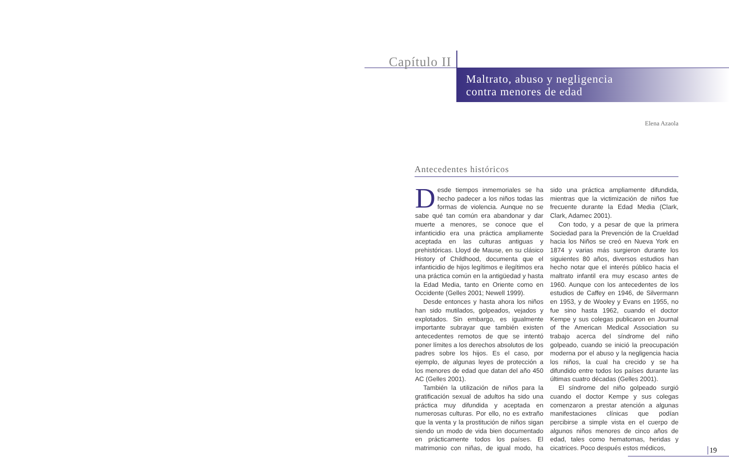Capítulo II
Maltrato, abuso y negligencia
contra menores de edad
Elena Azaola
Antecedentes históricos
Desde tiempos inmemoriales se ha hecho padecer a los niños todas las formas de violencia. Aunque no se sabe qué tan común era abandonar y dar muerte a menores, se conoce que el infanticidio era una práctica ampliamente aceptada en las culturas antiguas y prehistóricas. Lloyd de Mause, en su clásico History of Childhood, documenta que el infanticidio de hijos legítimos e ilegítimos era una práctica común en la antigüedad y hasta la Edad Media, tanto en Oriente como en Occidente (Gelles 2001; Newell 1999).
Desde entonces y hasta ahora los niños han sido mutilados, golpeados, vejados y explotados. Sin embargo, es igualmente importante subrayar que también existen antecedentes remotos de que se intentó poner límites a los derechos absolutos de los padres sobre los hijos. Es el caso, por ejemplo, de algunas leyes de protección a los menores de edad que datan del año 450 AC (Gelles 2001).
También la utilización de niños para la gratificación sexual de adultos ha sido una práctica muy difundida y aceptada en numerosas culturas. Por ello, no es extraño que la venta y la prostitución de niños sigan siendo un modo de vida bien documentado en prácticamente todos los países. El matrimonio con niñas, de igual modo, ha sido una práctica ampliamente difundida, mientras que la victimización de niños fue frecuente durante la Edad Media (Clark, Clark, Adamec 2001).
Con todo, y a pesar de que la primera Sociedad para la Prevención de la Crueldad hacia los Niños se creó en Nueva York en 1874 y varias más surgieron durante los siguientes 80 años, diversos estudios han hecho notar que el interés público hacia el maltrato infantil era muy escaso antes de 1960. Aunque con los antecedentes de los estudios de Caffey en 1946, de Silvermann en 1953, y de Wooley y Evans en 1955, no fue sino hasta 1962, cuando el doctor Kempe y sus colegas publicaron en Journal of the American Medical Association su trabajo acerca del síndrome del niño golpeado, cuando se inició la preocupación moderna por el abuso y la negligencia hacia los niños, la cual ha crecido y se ha difundido entre todos los países durante las últimas cuatro décadas (Gelles 2001).
El síndrome del niño golpeado surgió cuando el doctor Kempe y sus colegas comenzaron a prestar atención a algunas manifestaciones clínicas que podían percibirse a simple vista en el cuerpo de algunos niños menores de cinco años de edad, tales como hematomas, heridas y cicatrices. Poco después estos médicos,
19